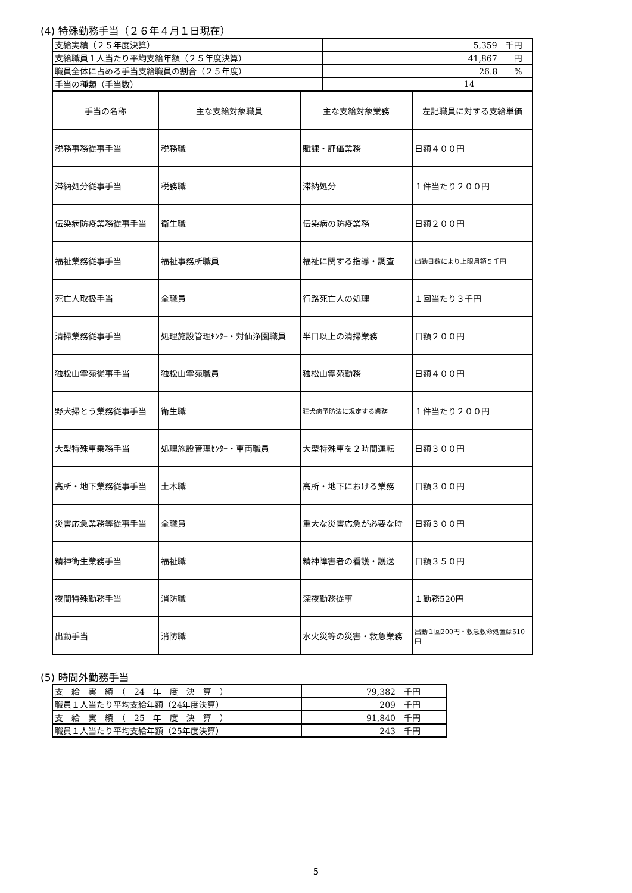(4) 特殊勤務手当（２６年４月１日現在）
| 支給実績（２５年度決算） | 5,359 千円 |
| 支給職員１人当たり平均支給年額（２５年度決算） | 41,867 円 |
| 職員全体に占める手当支給職員の割合（２５年度） | 26.8 % |
| 手当の種類（手当数） | 14 |
| 手当の名称 | 主な支給対象職員 | 主な支給対象業務 | 左記職員に対する支給単価 |
| --- | --- | --- | --- |
| 税務事務従事手当 | 税務職 | 賦課・評価業務 | 日額４００円 |
| 滞納処分従事手当 | 税務職 | 滞納処分 | １件当たり２００円 |
| 伝染病防疫業務従事手当 | 衛生職 | 伝染病の防疫業務 | 日額２００円 |
| 福祉業務従事手当 | 福祉事務所職員 | 福祉に関する指導・調査 | 出勤日数により上限月額５千円 |
| 死亡人取扱手当 | 全職員 | 行路死亡人の処理 | １回当たり３千円 |
| 清掃業務従事手当 | 処理施設管理ｾﾝﾀｰ・対仙浄園職員 | 半日以上の清掃業務 | 日額２００円 |
| 独松山霊苑従事手当 | 独松山霊苑職員 | 独松山霊苑勤務 | 日額４００円 |
| 野犬掃とう業務従事手当 | 衛生職 | 狂犬病予防法に規定する業務 | １件当たり２００円 |
| 大型特殊車乗務手当 | 処理施設管理ｾﾝﾀｰ・車両職員 | 大型特殊車を２時間運転 | 日額３００円 |
| 高所・地下業務従事手当 | 土木職 | 高所・地下における業務 | 日額３００円 |
| 災害応急業務等従事手当 | 全職員 | 重大な災害応急が必要な時 | 日額３００円 |
| 精神衛生業務手当 | 福祉職 | 精神障害者の看護・護送 | 日額３５０円 |
| 夜間特殊勤務手当 | 消防職 | 深夜勤務従事 | １勤務520円 |
| 出動手当 | 消防職 | 水火災等の災害・救急業務 | 出動１回200円・救急救命処置は510円 |
(5) 時間外勤務手当
| 支 給 実 績 （ 24 年 度 決 算 ） | 79,382 千円 |
| 職員１人当たり平均支給年額（24年度決算） | 209 千円 |
| 支 給 実 績 （ 25 年 度 決 算 ） | 91,840 千円 |
| 職員１人当たり平均支給年額（25年度決算） | 243 千円 |
5